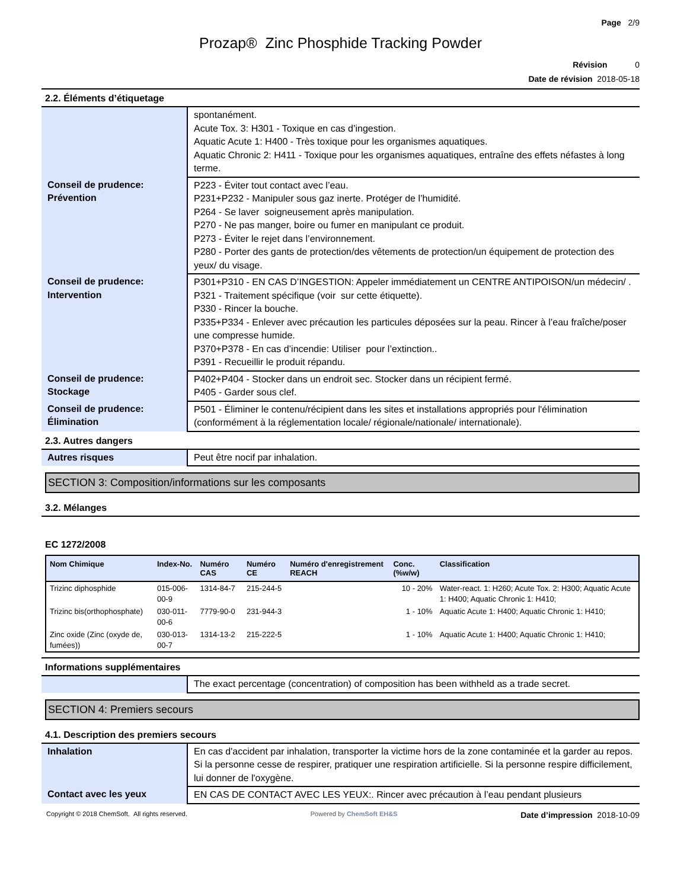Page 2/9
Prozap® Zinc Phosphide Tracking Powder
Révision 0
Date de révision 2018-05-18
2.2. Éléments d’étiquetage
| | spontanément. Acute Tox. 3: H301 - Toxique en cas d’ingestion. Aquatic Acute 1: H400 - Très toxique pour les organismes aquatiques. Aquatic Chronic 2: H411 - Toxique pour les organismes aquatiques, entraîne des effets néfastes à long terme. |
| Conseil de prudence: Prévention | P223 - Éviter tout contact avec l’eau. P231+P232 - Manipuler sous gaz inerte. Protéger de l’humidité. P264 - Se laver soigneusement après manipulation. P270 - Ne pas manger, boire ou fumer en manipulant ce produit. P273 - Éviter le rejet dans l’environnement. P280 - Porter des gants de protection/des vêtements de protection/un équipement de protection des yeux/ du visage. |
| Conseil de prudence: Intervention | P301+P310 - EN CAS D’INGESTION: Appeler immédiatement un CENTRE ANTIPOISON/un médecin/ . P321 - Traitement spécifique (voir sur cette étiquette). P330 - Rincer la bouche. P335+P334 - Enlever avec précaution les particules déposées sur la peau. Rincer à l’eau fraîche/poser une compresse humide. P370+P378 - En cas d’incendie: Utiliser pour l’extinction.. P391 - Recueillir le produit répandu. |
| Conseil de prudence: Stockage | P402+P404 - Stocker dans un endroit sec. Stocker dans un récipient fermé. P405 - Garder sous clef. |
| Conseil de prudence: Élimination | P501 - Éliminer le contenu/récipient dans les sites et installations appropriés pour l'élimination (conformément à la réglementation locale/ régionale/nationale/ internationale). |
2.3. Autres dangers
| Autres risques | Peut être nocif par inhalation. |
SECTION 3: Composition/informations sur les composants
3.2. Mélanges
EC 1272/2008
| Nom Chimique | Index-No. | Numéro CAS | Numéro CE | Numéro d'enregistrement REACH | Conc. (%w/w) | Classification |
| --- | --- | --- | --- | --- | --- | --- |
| Trizinc diphosphide | 015-006-00-9 | 1314-84-7 | 215-244-5 | | 10 - 20% | Water-react. 1: H260; Acute Tox. 2: H300; Aquatic Acute 1: H400; Aquatic Chronic 1: H410; |
| Trizinc bis(orthophosphate) | 030-011-00-6 | 7779-90-0 | 231-944-3 | | 1 - 10% | Aquatic Acute 1: H400; Aquatic Chronic 1: H410; |
| Zinc oxide (Zinc (oxyde de, fumées)) | 030-013-00-7 | 1314-13-2 | 215-222-5 | | 1 - 10% | Aquatic Acute 1: H400; Aquatic Chronic 1: H410; |
Informations supplémentaires
| | The exact percentage (concentration) of composition has been withheld as a trade secret. |
SECTION 4: Premiers secours
4.1. Description des premiers secours
| Inhalation | En cas d'accident par inhalation, transporter la victime hors de la zone contaminée et la garder au repos. Si la personne cesse de respirer, pratiquer une respiration artificielle. Si la personne respire difficilement, lui donner de l'oxygène. |
| Contact avec les yeux | EN CAS DE CONTACT AVEC LES YEUX:. Rincer avec précaution à l’eau pendant plusieurs |
Copyright © 2018 ChemSoft. All rights reserved. Powered by ChemSoft EH&S Date d’impression 2018-10-09